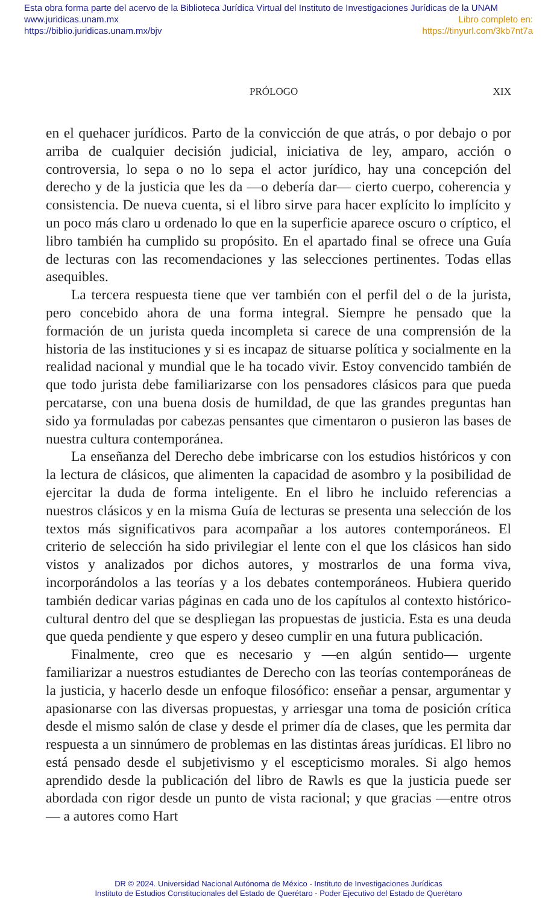Esta obra forma parte del acervo de la Biblioteca Jurídica Virtual del Instituto de Investigaciones Jurídicas de la UNAM
www.juridicas.unam.mx Libro completo en:
https://biblio.juridicas.unam.mx/bjv https://tinyurl.com/3kb7nt7a
PRÓLOGO XIX
en el quehacer jurídicos. Parto de la convicción de que atrás, o por debajo o por arriba de cualquier decisión judicial, iniciativa de ley, amparo, acción o controversia, lo sepa o no lo sepa el actor jurídico, hay una concepción del derecho y de la justicia que les da —o debería dar— cierto cuerpo, coherencia y consistencia. De nueva cuenta, si el libro sirve para hacer explícito lo implícito y un poco más claro u ordenado lo que en la superficie aparece oscuro o críptico, el libro también ha cumplido su propósito. En el apartado final se ofrece una Guía de lecturas con las recomendaciones y las selecciones pertinentes. Todas ellas asequibles.
La tercera respuesta tiene que ver también con el perfil del o de la jurista, pero concebido ahora de una forma integral. Siempre he pensado que la formación de un jurista queda incompleta si carece de una comprensión de la historia de las instituciones y si es incapaz de situarse política y socialmente en la realidad nacional y mundial que le ha tocado vivir. Estoy convencido también de que todo jurista debe familiarizarse con los pensadores clásicos para que pueda percatarse, con una buena dosis de humildad, de que las grandes preguntas han sido ya formuladas por cabezas pensantes que cimentaron o pusieron las bases de nuestra cultura contemporánea.
La enseñanza del Derecho debe imbricarse con los estudios históricos y con la lectura de clásicos, que alimenten la capacidad de asombro y la posibilidad de ejercitar la duda de forma inteligente. En el libro he incluido referencias a nuestros clásicos y en la misma Guía de lecturas se presenta una selección de los textos más significativos para acompañar a los autores contemporáneos. El criterio de selección ha sido privilegiar el lente con el que los clásicos han sido vistos y analizados por dichos autores, y mostrarlos de una forma viva, incorporándolos a las teorías y a los debates contemporáneos. Hubiera querido también dedicar varias páginas en cada uno de los capítulos al contexto histórico-cultural dentro del que se despliegan las propuestas de justicia. Esta es una deuda que queda pendiente y que espero y deseo cumplir en una futura publicación.
Finalmente, creo que es necesario y —en algún sentido— urgente familiarizar a nuestros estudiantes de Derecho con las teorías contemporáneas de la justicia, y hacerlo desde un enfoque filosófico: enseñar a pensar, argumentar y apasionarse con las diversas propuestas, y arriesgar una toma de posición crítica desde el mismo salón de clase y desde el primer día de clases, que les permita dar respuesta a un sinnúmero de problemas en las distintas áreas jurídicas. El libro no está pensado desde el subjetivismo y el escepticismo morales. Si algo hemos aprendido desde la publicación del libro de Rawls es que la justicia puede ser abordada con rigor desde un punto de vista racional; y que gracias —entre otros— a autores como Hart
DR © 2024. Universidad Nacional Autónoma de México - Instituto de Investigaciones Jurídicas
Instituto de Estudios Constitucionales del Estado de Querétaro - Poder Ejecutivo del Estado de Querétaro